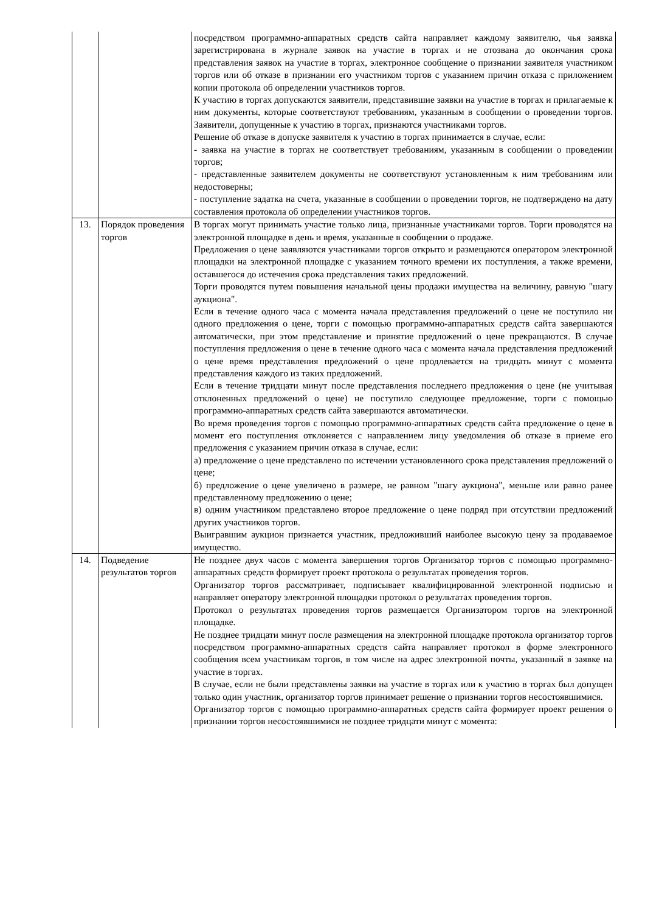| | | посредством программно-аппаратных средств сайта направляет каждому заявителю, чья заявка зарегистрирована в журнале заявок на участие в торгах и не отозвана до окончания срока представления заявок на участие в торгах, электронное сообщение о признании заявителя участником торгов или об отказе в признании его участником торгов с указанием причин отказа с приложением копии протокола об определении участников торгов. К участию в торгах допускаются заявители, представившие заявки на участие в торгах и прилагаемые к ним документы, которые соответствуют требованиям, указанным в сообщении о проведении торгов. Заявители, допущенные к участию в торгах, признаются участниками торгов. Решение об отказе в допуске заявителя к участию в торгах принимается в случае, если: - заявка на участие в торгах не соответствует требованиям, указанным в сообщении о проведении торгов; - представленные заявителем документы не соответствуют установленным к ним требованиям или недостоверны; - поступление задатка на счета, указанные в сообщении о проведении торгов, не подтверждено на дату составления протокола об определении участников торгов. |
| 13. | Порядок проведения торгов | В торгах могут принимать участие только лица, признанные участниками торгов. Торги проводятся на электронной площадке в день и время, указанные в сообщении о продаже. Предложения о цене заявляются участниками торгов открыто и размещаются оператором электронной площадки на электронной площадке с указанием точного времени их поступления, а также времени, оставшегося до истечения срока представления таких предложений. Торги проводятся путем повышения начальной цены продажи имущества на величину, равную "шагу аукциона". Если в течение одного часа с момента начала представления предложений о цене не поступило ни одного предложения о цене, торги с помощью программно-аппаратных средств сайта завершаются автоматически, при этом представление и принятие предложений о цене прекращаются. В случае поступления предложения о цене в течение одного часа с момента начала представления предложений о цене время представления предложений о цене продлевается на тридцать минут с момента представления каждого из таких предложений. Если в течение тридцати минут после представления последнего предложения о цене (не учитывая отклоненных предложений о цене) не поступило следующее предложение, торги с помощью программно-аппаратных средств сайта завершаются автоматически. Во время проведения торгов с помощью программно-аппаратных средств сайта предложение о цене в момент его поступления отклоняется с направлением лицу уведомления об отказе в приеме его предложения с указанием причин отказа в случае, если: а) предложение о цене представлено по истечении установленного срока представления предложений о цене; б) предложение о цене увеличено в размере, не равном "шагу аукциона", меньше или равно ранее представленному предложению о цене; в) одним участником представлено второе предложение о цене подряд при отсутствии предложений других участников торгов. Выигравшим аукцион признается участник, предложивший наиболее высокую цену за продаваемое имущество. |
| 14. | Подведение результатов торгов | Не позднее двух часов с момента завершения торгов Организатор торгов с помощью программно-аппаратных средств формирует проект протокола о результатах проведения торгов. Организатор торгов рассматривает, подписывает квалифицированной электронной подписью и направляет оператору электронной площадки протокол о результатах проведения торгов. Протокол о результатах проведения торгов размещается Организатором торгов на электронной площадке. Не позднее тридцати минут после размещения на электронной площадке протокола организатор торгов посредством программно-аппаратных средств сайта направляет протокол в форме электронного сообщения всем участникам торгов, в том числе на адрес электронной почты, указанный в заявке на участие в торгах. В случае, если не были представлены заявки на участие в торгах или к участию в торгах был допущен только один участник, организатор торгов принимает решение о признании торгов несостоявшимися. Организатор торгов с помощью программно-аппаратных средств сайта формирует проект решения о признании торгов несостоявшимися не позднее тридцати минут с момента: |